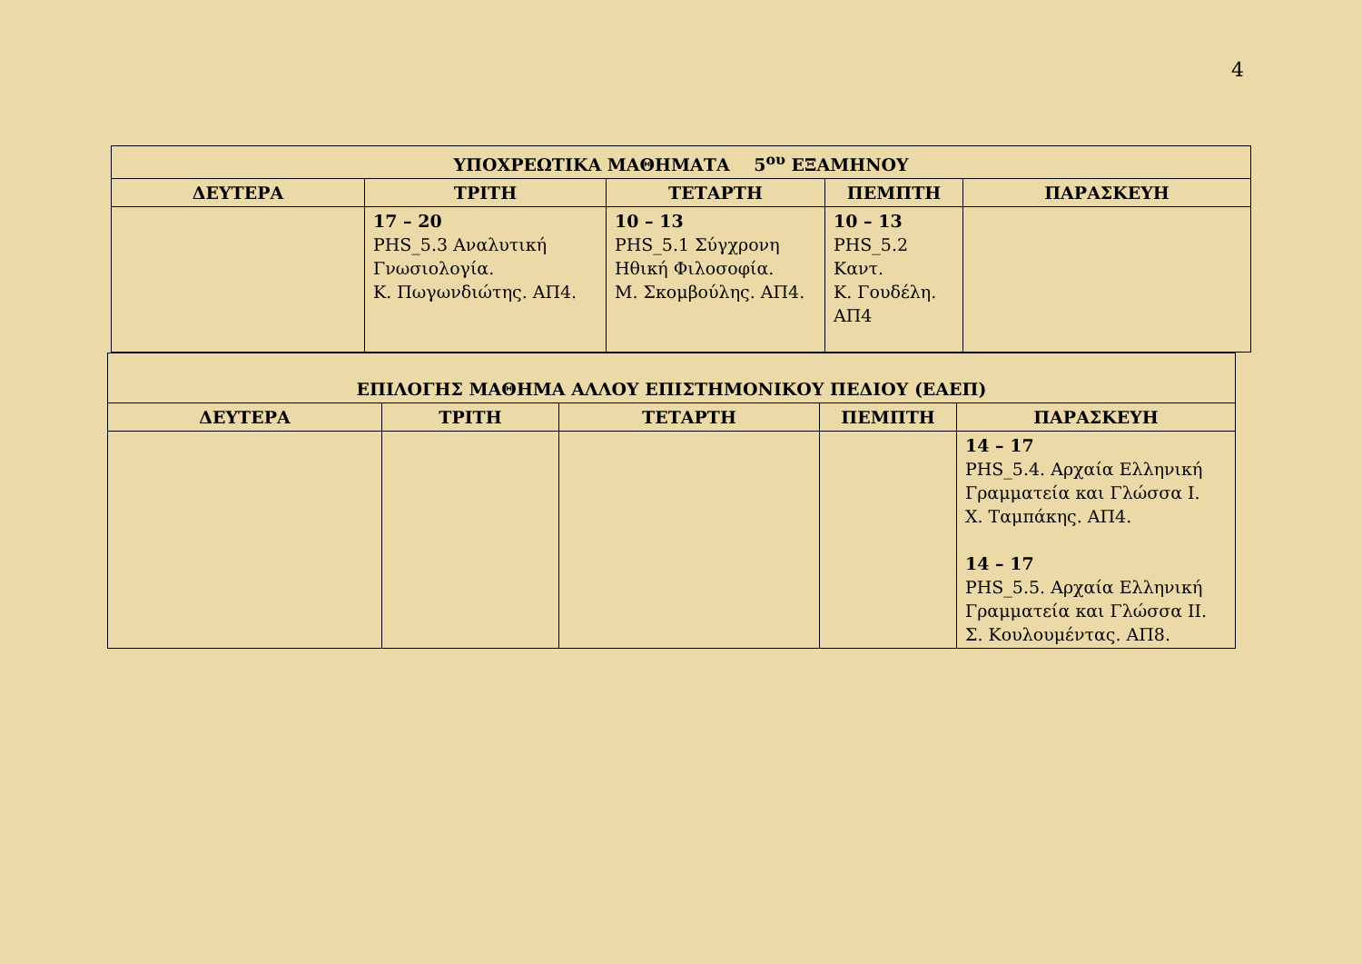4
| ΥΠΟΧΡΕΩΤΙΚΑ ΜΑΘΗΜΑΤΑ 5<sup>ου</sup> ΕΞΑΜΗΝΟΥ | | | | |
| --- | --- | --- | --- | --- |
| ΔΕΥΤΕΡΑ | ΤΡΙΤΗ | ΤΕΤΑΡΤΗ | ΠΕΜΠΤΗ | ΠΑΡΑΣΚΕΥΗ |
| | 17 – 20 PHS_5.3 Αναλυτική Γνωσιολογία. Κ. Πωγωνδιώτης. ΑΠ4. | 10 – 13 PHS_5.1 Σύγχρονη Ηθική Φιλοσοφία. Μ. Σκομβούλης. ΑΠ4. | 10 – 13 PHS_5.2 Καντ. Κ. Γουδέλη. ΑΠ4 | |
| ΕΠΙΛΟΓΗΣ ΜΑΘΗΜΑ ΑΛΛΟΥ ΕΠΙΣΤΗΜΟΝΙΚΟΥ ΠΕΔΙΟΥ (ΕΑΕΠ) | | | | |
| --- | --- | --- | --- | --- |
| ΔΕΥΤΕΡΑ | ΤΡΙΤΗ | ΤΕΤΑΡΤΗ | ΠΕΜΠΤΗ | ΠΑΡΑΣΚΕΥΗ |
| | | | | 14 – 17 PHS_5.4. Αρχαία Ελληνική Γραμματεία και Γλώσσα Ι. Χ. Ταμπάκης. ΑΠ4. 14 – 17 PHS_5.5. Αρχαία Ελληνική Γραμματεία και Γλώσσα ΙΙ. Σ. Κουλουμέντας. ΑΠ8. |